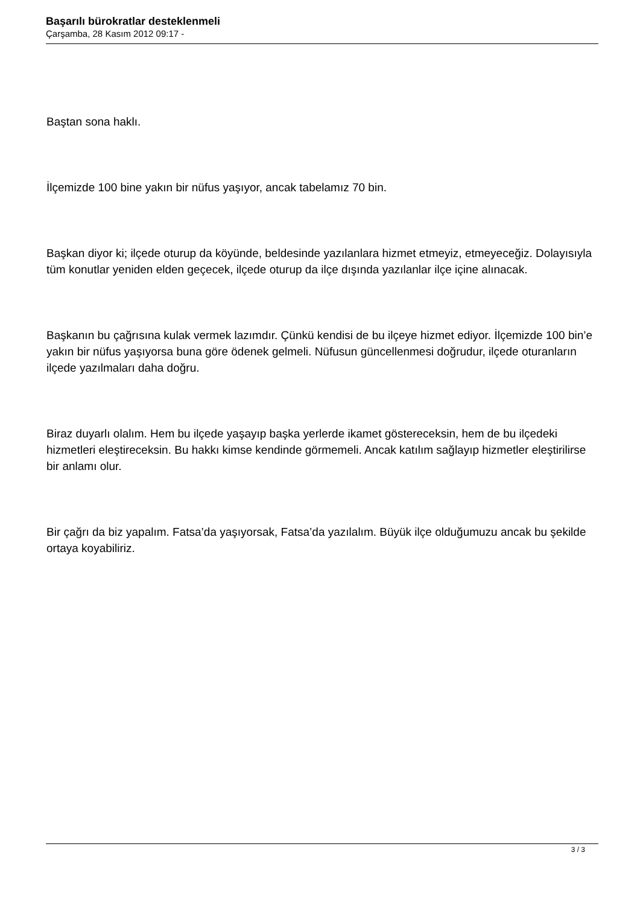Başarılı bürokratlar desteklenmeli
Çarşamba, 28 Kasım 2012 09:17 -
Baştan sona haklı.
İlçemizde 100 bine yakın bir nüfus yaşıyor, ancak tabelamız 70 bin.
Başkan diyor ki; ilçede oturup da köyünde, beldesinde yazılanlara hizmet etmeyiz, etmeyeceğiz. Dolayısıyla tüm konutlar yeniden elden geçecek, ilçede oturup da ilçe dışında yazılanlar ilçe içine alınacak.
Başkanın bu çağrısına kulak vermek lazımdır. Çünkü kendisi de bu ilçeye hizmet ediyor. İlçemizde 100 bin’e yakın bir nüfus yaşıyorsa buna göre ödenek gelmeli. Nüfusun güncellenmesi doğrudur, ilçede oturanların ilçede yazılmaları daha doğru.
Biraz duyarlı olalım. Hem bu ilçede yaşayıp başka yerlerde ikamet göstereceksin, hem de bu ilçedeki hizmetleri eleştireceksin. Bu hakkı kimse kendinde görmemeli. Ancak katılım sağlayıp hizmetler eleştirilirse bir anlamı olur.
Bir çağrı da biz yapalım. Fatsa’da yaşıyorsak, Fatsa’da yazılalım. Büyük ilçe olduğumuzu ancak bu şekilde ortaya koyabiliriz.
3 / 3